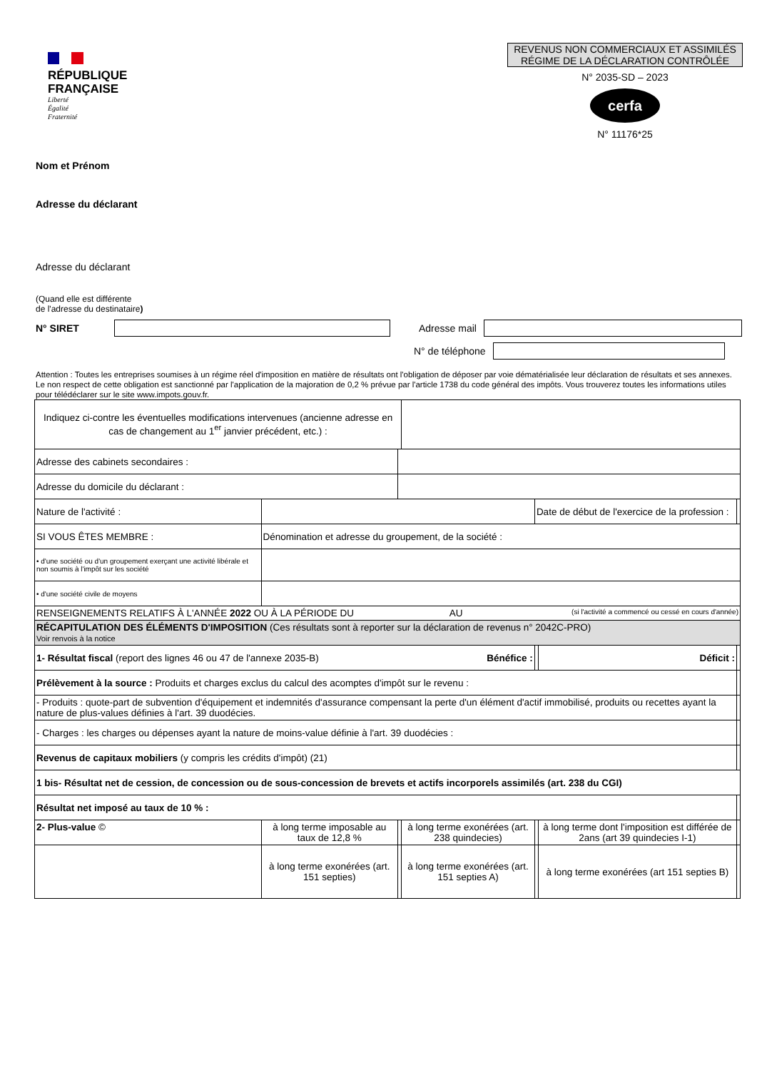RÉPUBLIQUE
FRANÇAISE
Liberté
Égalité
Fraternité
REVENUS NON COMMERCIAUX ET ASSIMILÉS
RÉGIME DE LA DÉCLARATION CONTRÔLÉE
N° 2035-SD – 2023
cerfa
N° 11176*25
Nom et Prénom
Adresse du déclarant
Adresse du déclarant
(Quand elle est différente
de l'adresse du destinataire)
N° SIRET Adresse mail
N° de téléphone
Attention : Toutes les entreprises soumises à un régime réel d'imposition en matière de résultats ont l'obligation de déposer par voie dématérialisée leur déclaration de résultats et ses annexes. Le non respect de cette obligation est sanctionné par l'application de la majoration de 0,2 % prévue par l'article 1738 du code général des impôts. Vous trouverez toutes les informations utiles pour télédéclarer sur le site www.impots.gouv.fr.
| Indiquez ci-contre les éventuelles modifications intervenues (ancienne adresse en cas de changement au 1<sup>er</sup> janvier précédent, etc.) : | | | | | | |
| Adresse des cabinets secondaires : | | | | | | |
| Adresse du domicile du déclarant : | | | | | | |
| Nature de l'activité : | | | | Date de début de l'exercice de la profession : | | |
| SI VOUS ÊTES MEMBRE : | Dénomination et adresse du groupement, de la société : | | | | | |
| • d'une société ou d'un groupement exerçant une activité libérale et non soumis à l'impôt sur les société | | | | | | |
| • d'une société civile de moyens | | | | | | |
| RENSEIGNEMENTS RELATIFS À L'ANNÉE 2022 OU À LA PÉRIODE DU AU (si l'activité a commencé ou cessé en cours d'année) | | | | | | |
| RÉCAPITULATION DES ÉLÉMENTS D'IMPOSITION (Ces résultats sont à reporter sur la déclaration de revenus n° 2042C-PRO) Voir renvois à la notice | | | | | | |
| 1- Résultat fiscal (report des lignes 46 ou 47 de l'annexe 2035-B) Bénéfice : | | | | | Déficit : | |
| Prélèvement à la source : Produits et charges exclus du calcul des acomptes d'impôt sur le revenu : | | | | | | |
| - Produits : quote-part de subvention d'équipement et indemnités d'assurance compensant la perte d'un élément d'actif immobilisé, produits ou recettes ayant la nature de plus-values définies à l'art. 39 duodécies. | | | | | | |
| - Charges : les charges ou dépenses ayant la nature de moins-value définie à l'art. 39 duodécies : | | | | | | |
| Revenus de capitaux mobiliers (y compris les crédits d'impôt) (21) | | | | | | |
| 1 bis- Résultat net de cession, de concession ou de sous-concession de brevets et actifs incorporels assimilés (art. 238 du CGI) | | | | | | |
| Résultat net imposé au taux de 10 % : | | | | | | |
| 2- Plus-value © | à long terme imposable au taux de 12,8 % | | à long terme exonérées (art. 238 quindecies) | | à long terme dont l'imposition est différée de 2ans (art 39 quindecies I-1) | |
| | à long terme exonérées (art. 151 septies) | | à long terme exonérées (art. 151 septies A) | | à long terme exonérées (art 151 septies B) | |